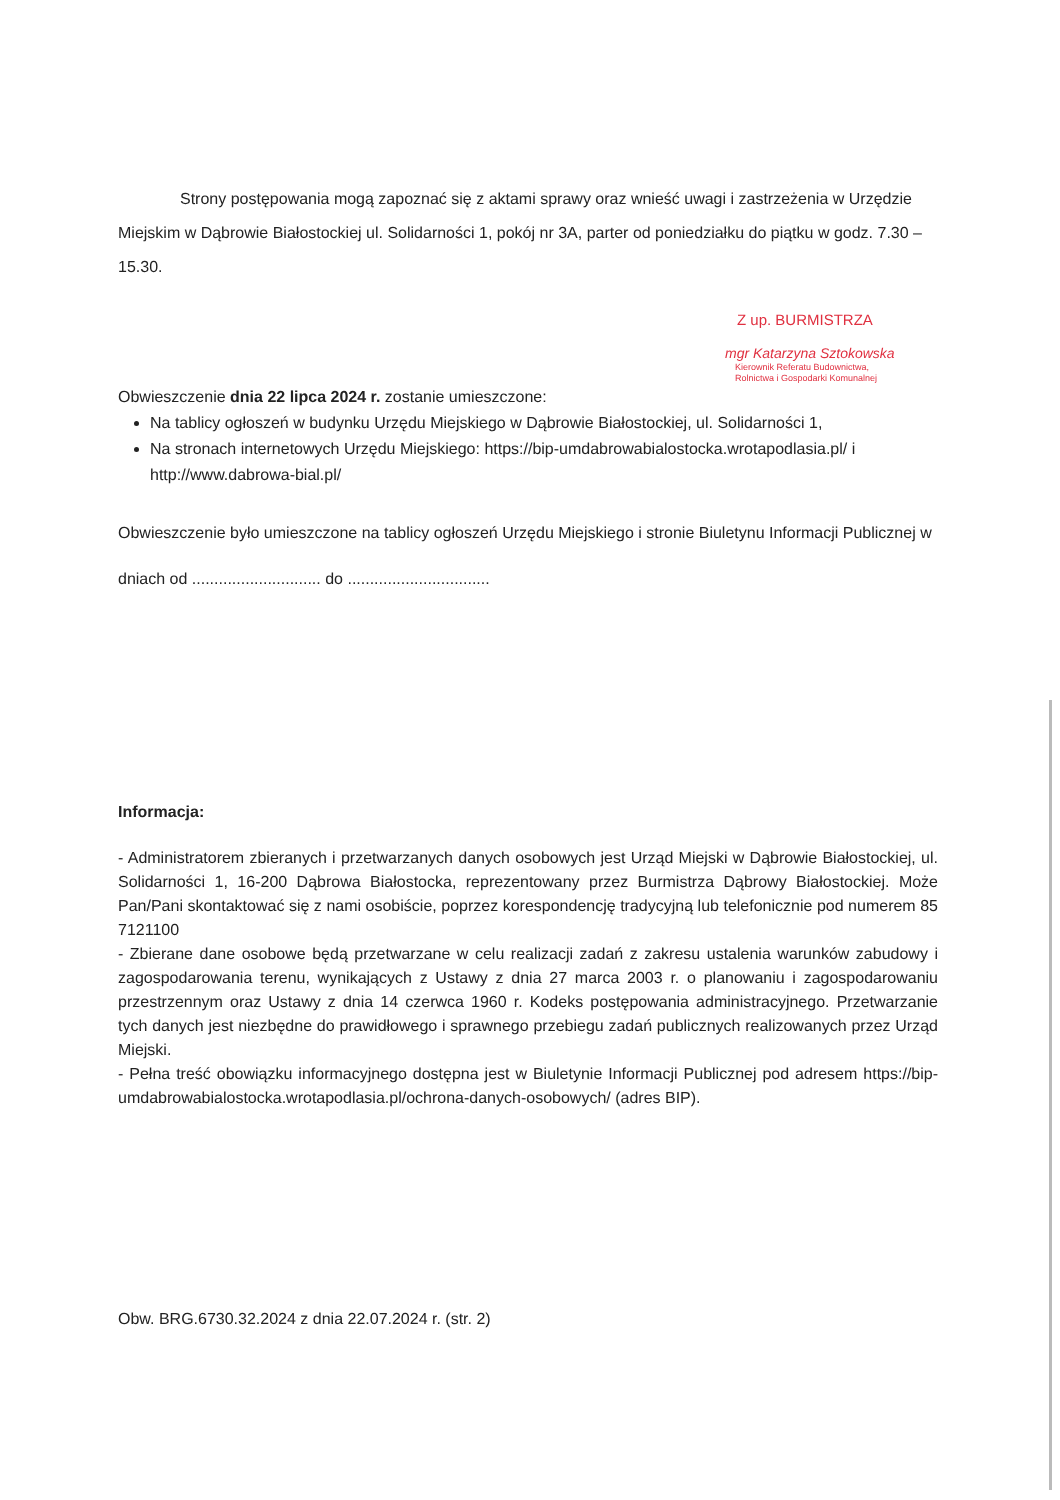Strony postępowania mogą zapoznać się z aktami sprawy oraz wnieść uwagi i zastrzeżenia w Urzędzie Miejskim w Dąbrowie Białostockiej ul. Solidarności 1, pokój nr 3A, parter od poniedziałku do piątku w godz. 7.30 – 15.30.
Z up. BURMISTRZA
mgr Katarzyna Sztokowska
Kierownik Referatu Budownictwa,
Rolnictwa i Gospodarki Komunalnej
Obwieszczenie dnia 22 lipca 2024 r. zostanie umieszczone:
Na tablicy ogłoszeń w budynku Urzędu Miejskiego w Dąbrowie Białostockiej, ul. Solidarności 1,
Na stronach internetowych Urzędu Miejskiego: https://bip-umdabrowabialostocka.wrotapodlasia.pl/ i http://www.dabrowa-bial.pl/
Obwieszczenie było umieszczone na tablicy ogłoszeń Urzędu Miejskiego i stronie Biuletynu Informacji Publicznej w dniach od ............................. do ................................
Informacja:
- Administratorem zbieranych i przetwarzanych danych osobowych jest Urząd Miejski w Dąbrowie Białostockiej, ul. Solidarności 1, 16-200 Dąbrowa Białostocka, reprezentowany przez Burmistrza Dąbrowy Białostockiej. Może Pan/Pani skontaktować się z nami osobiście, poprzez korespondencję tradycyjną lub telefonicznie pod numerem 85 7121100
- Zbierane dane osobowe będą przetwarzane w celu realizacji zadań z zakresu ustalenia warunków zabudowy i zagospodarowania terenu, wynikających z Ustawy z dnia 27 marca 2003 r. o planowaniu i zagospodarowaniu przestrzennym oraz Ustawy z dnia 14 czerwca 1960 r. Kodeks postępowania administracyjnego. Przetwarzanie tych danych jest niezbędne do prawidłowego i sprawnego przebiegu zadań publicznych realizowanych przez Urząd Miejski.
- Pełna treść obowiązku informacyjnego dostępna jest w Biuletynie Informacji Publicznej pod adresem https://bip-umdabrowabialostocka.wrotapodlasia.pl/ochrona-danych-osobowych/ (adres BIP).
Obw. BRG.6730.32.2024 z dnia 22.07.2024 r. (str. 2)